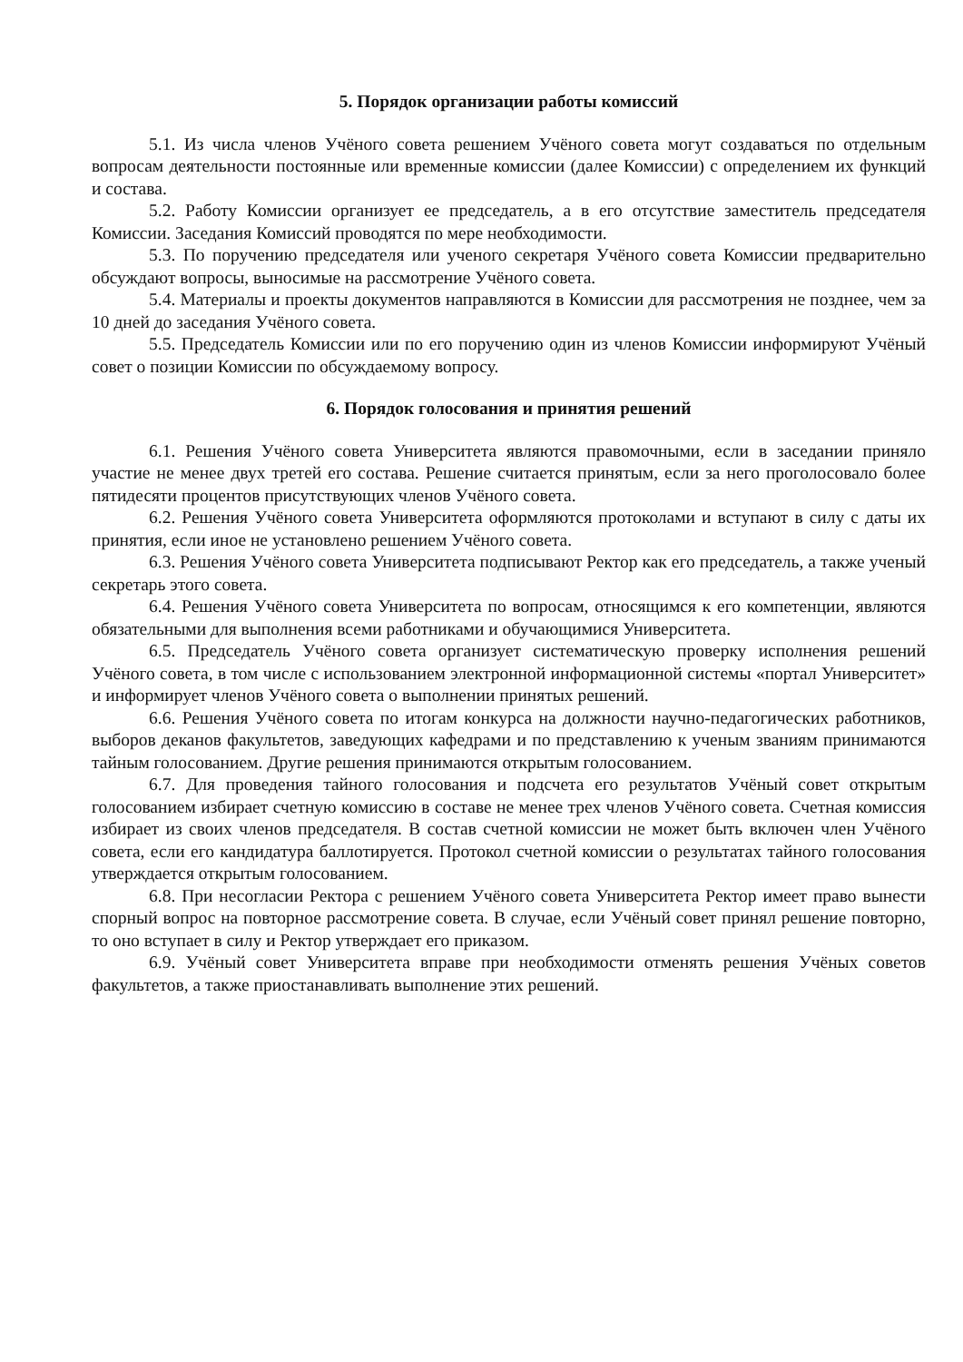5. Порядок организации работы комиссий
5.1. Из числа членов Учёного совета решением Учёного совета могут создаваться по отдельным вопросам деятельности постоянные или временные комиссии (далее Комиссии) с определением их функций и состава.
5.2. Работу Комиссии организует ее председатель, а в его отсутствие заместитель председателя Комиссии. Заседания Комиссий проводятся по мере необходимости.
5.3. По поручению председателя или ученого секретаря Учёного совета Комиссии предварительно обсуждают вопросы, выносимые на рассмотрение Учёного совета.
5.4. Материалы и проекты документов направляются в Комиссии для рассмотрения не позднее, чем за 10 дней до заседания Учёного совета.
5.5. Председатель Комиссии или по его поручению один из членов Комиссии информируют Учёный совет о позиции Комиссии по обсуждаемому вопросу.
6. Порядок голосования и принятия решений
6.1. Решения Учёного совета Университета являются правомочными, если в заседании приняло участие не менее двух третей его состава. Решение считается принятым, если за него проголосовало более пятидесяти процентов присутствующих членов Учёного совета.
6.2. Решения Учёного совета Университета оформляются протоколами и вступают в силу с даты их принятия, если иное не установлено решением Учёного совета.
6.3. Решения Учёного совета Университета подписывают Ректор как его председатель, а также ученый секретарь этого совета.
6.4. Решения Учёного совета Университета по вопросам, относящимся к его компетенции, являются обязательными для выполнения всеми работниками и обучающимися Университета.
6.5. Председатель Учёного совета организует систематическую проверку исполнения решений Учёного совета, в том числе с использованием электронной информационной системы «портал Университет» и информирует членов Учёного совета о выполнении принятых решений.
6.6. Решения Учёного совета по итогам конкурса на должности научно-педагогических работников, выборов деканов факультетов, заведующих кафедрами и по представлению к ученым званиям принимаются тайным голосованием. Другие решения принимаются открытым голосованием.
6.7. Для проведения тайного голосования и подсчета его результатов Учёный совет открытым голосованием избирает счетную комиссию в составе не менее трех членов Учёного совета. Счетная комиссия избирает из своих членов председателя. В состав счетной комиссии не может быть включен член Учёного совета, если его кандидатура баллотируется. Протокол счетной комиссии о результатах тайного голосования утверждается открытым голосованием.
6.8. При несогласии Ректора с решением Учёного совета Университета Ректор имеет право вынести спорный вопрос на повторное рассмотрение совета. В случае, если Учёный совет принял решение повторно, то оно вступает в силу и Ректор утверждает его приказом.
6.9. Учёный совет Университета вправе при необходимости отменять решения Учёных советов факультетов, а также приостанавливать выполнение этих решений.